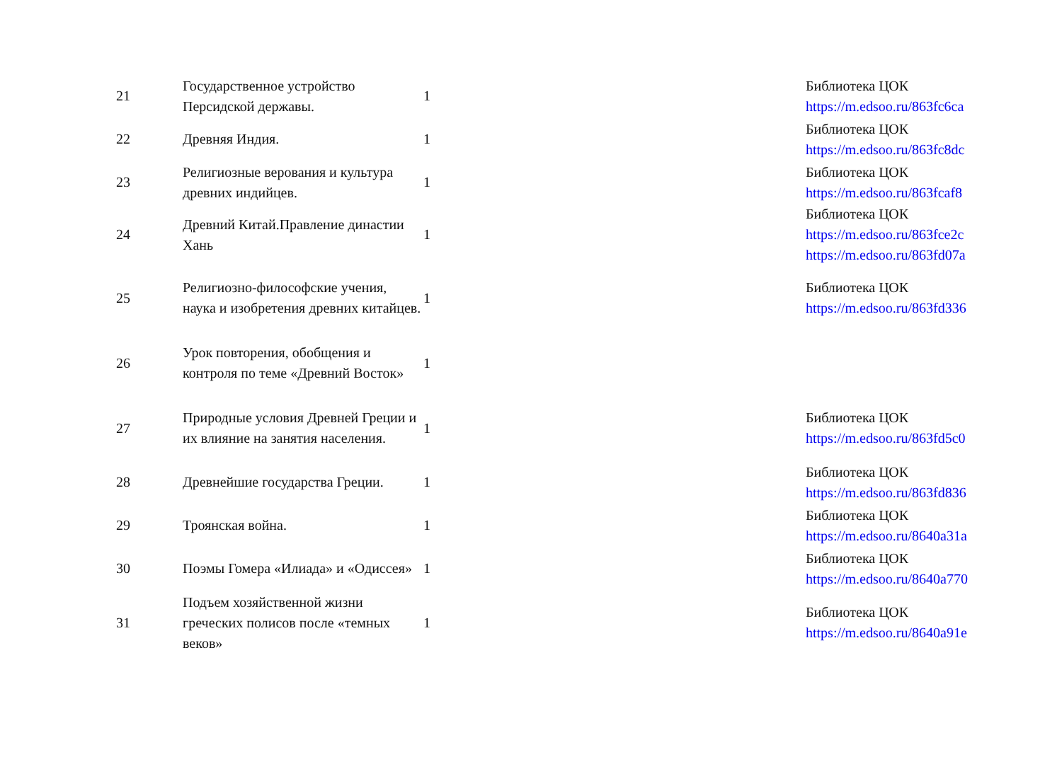| 21 | Государственное устройство Персидской державы. | 1 | Библиотека ЦОК https://m.edsoo.ru/863fc6ca |
| 22 | Древняя Индия. | 1 | Библиотека ЦОК https://m.edsoo.ru/863fc8dc |
| 23 | Религиозные верования и культура древних индийцев. | 1 | Библиотека ЦОК https://m.edsoo.ru/863fcaf8 |
| 24 | Древний Китай.Правление династии Хань | 1 | Библиотека ЦОК https://m.edsoo.ru/863fce2c https://m.edsoo.ru/863fd07a |
| 25 | Религиозно-философские учения, наука и изобретения древних китайцев. | 1 | Библиотека ЦОК https://m.edsoo.ru/863fd336 |
| 26 | Урок повторения, обобщения и контроля по теме «Древний Восток» | 1 | |
| 27 | Природные условия Древней Греции и их влияние на занятия населения. | 1 | Библиотека ЦОК https://m.edsoo.ru/863fd5c0 |
| 28 | Древнейшие государства Греции. | 1 | Библиотека ЦОК https://m.edsoo.ru/863fd836 |
| 29 | Троянская война. | 1 | Библиотека ЦОК https://m.edsoo.ru/8640a31a |
| 30 | Поэмы Гомера «Илиада» и «Одиссея» | 1 | Библиотека ЦОК https://m.edsoo.ru/8640a770 |
| 31 | Подъем хозяйственной жизни греческих полисов после «темных веков» | 1 | Библиотека ЦОК https://m.edsoo.ru/8640a91e |